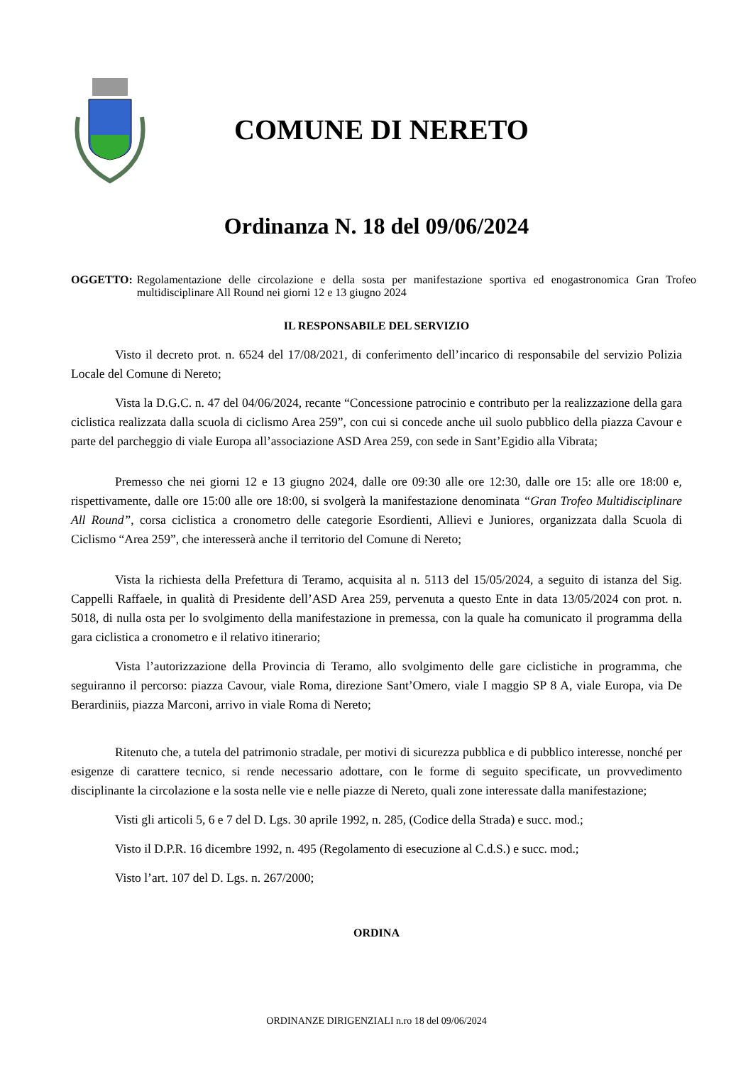COMUNE DI NERETO
Ordinanza N. 18 del 09/06/2024
OGGETTO: Regolamentazione delle circolazione e della sosta per manifestazione sportiva ed enogastronomica Gran Trofeo multidisciplinare All Round nei giorni 12 e 13 giugno 2024
IL RESPONSABILE DEL SERVIZIO
Visto il decreto prot. n. 6524 del 17/08/2021, di conferimento dell’incarico di responsabile del servizio Polizia Locale del Comune di Nereto;
Vista la D.G.C. n. 47 del 04/06/2024, recante “Concessione patrocinio e contributo per la realizzazione della gara ciclistica realizzata dalla scuola di ciclismo Area 259”, con cui si concede anche uil suolo pubblico della piazza Cavour e parte del parcheggio di viale Europa all’associazione ASD Area 259, con sede in Sant’Egidio alla Vibrata;
Premesso che nei giorni 12 e 13 giugno 2024, dalle ore 09:30 alle ore 12:30, dalle ore 15: alle ore 18:00 e, rispettivamente, dalle ore 15:00 alle ore 18:00, si svolgerà la manifestazione denominata “Gran Trofeo Multidisciplinare All Round”, corsa ciclistica a cronometro delle categorie Esordienti, Allievi e Juniores, organizzata dalla Scuola di Ciclismo “Area 259”, che interesserà anche il territorio del Comune di Nereto;
Vista la richiesta della Prefettura di Teramo, acquisita al n. 5113 del 15/05/2024, a seguito di istanza del Sig. Cappelli Raffaele, in qualità di Presidente dell’ASD Area 259, pervenuta a questo Ente in data 13/05/2024 con prot. n. 5018, di nulla osta per lo svolgimento della manifestazione in premessa, con la quale ha comunicato il programma della gara ciclistica a cronometro e il relativo itinerario;
Vista l’autorizzazione della Provincia di Teramo, allo svolgimento delle gare ciclistiche in programma, che seguiranno il percorso: piazza Cavour, viale Roma, direzione Sant’Omero, viale I maggio SP 8 A, viale Europa, via De Berardiniis, piazza Marconi, arrivo in viale Roma di Nereto;
Ritenuto che, a tutela del patrimonio stradale, per motivi di sicurezza pubblica e di pubblico interesse, nonché per esigenze di carattere tecnico, si rende necessario adottare, con le forme di seguito specificate, un provvedimento disciplinante la circolazione e la sosta nelle vie e nelle piazze di Nereto, quali zone interessate dalla manifestazione;
Visti gli articoli 5, 6 e 7 del D. Lgs. 30 aprile 1992, n. 285, (Codice della Strada) e succ. mod.;
Visto il D.P.R. 16 dicembre 1992, n. 495 (Regolamento di esecuzione al C.d.S.) e succ. mod.;
Visto l’art. 107 del D. Lgs. n. 267/2000;
ORDINA
ORDINANZE DIRIGENZIALI n.ro 18 del 09/06/2024